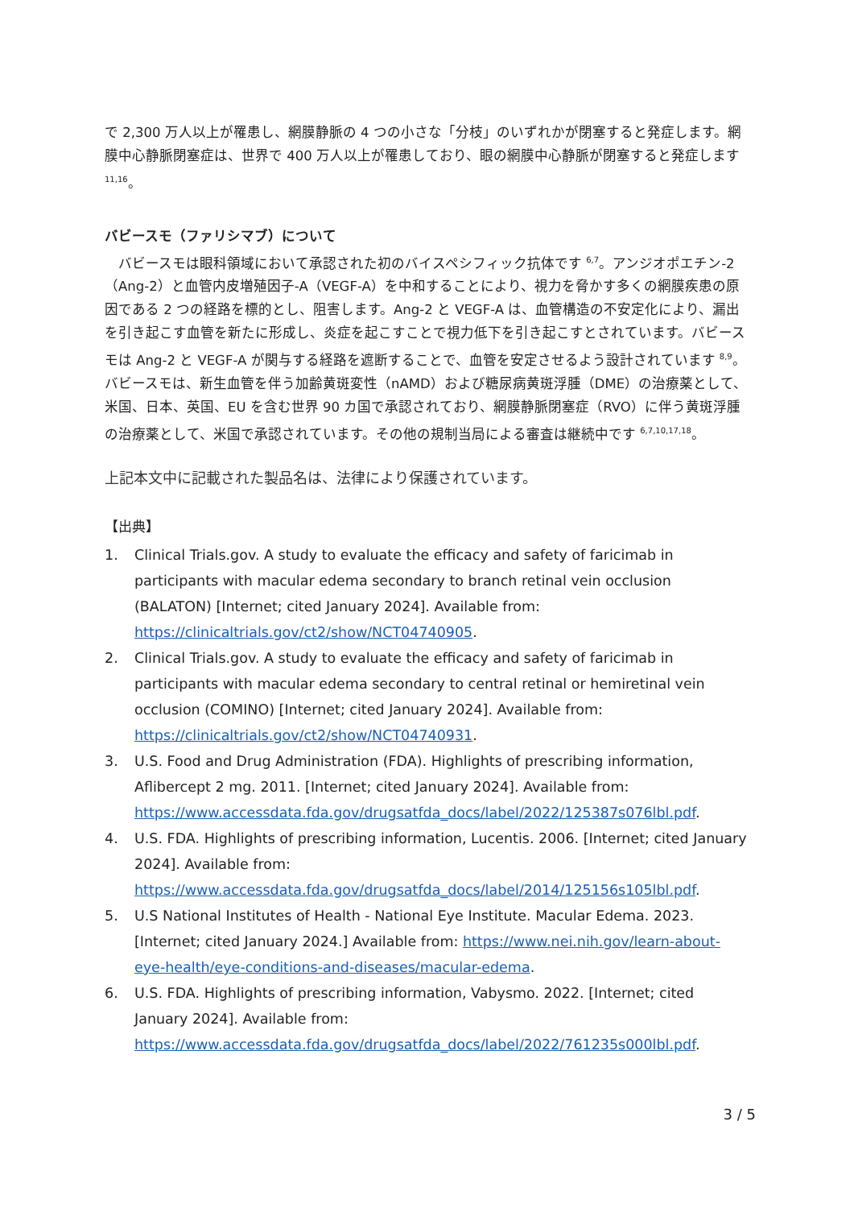で 2,300 万人以上が罹患し、網膜静脈の 4 つの小さな「分枝」のいずれかが閉塞すると発症します。網膜中心静脈閉塞症は、世界で 400 万人以上が罹患しており、眼の網膜中心静脈が閉塞すると発症します <sup>11,16</sup>。
バビースモ（ファリシマブ）について
　バビースモは眼科領域において承認された初のバイスペシフィック抗体です <sup>6,7</sup>。アンジオポエチン-2（Ang-2）と血管内皮増殖因子-A（VEGF-A）を中和することにより、視力を脅かす多くの網膜疾患の原因である 2 つの経路を標的とし、阻害します。Ang-2 と VEGF-A は、血管構造の不安定化により、漏出を引き起こす血管を新たに形成し、炎症を起こすことで視力低下を引き起こすとされています。バビースモは Ang-2 と VEGF-A が関与する経路を遮断することで、血管を安定させるよう設計されています <sup>8,9</sup>。バビースモは、新生血管を伴う加齢黄斑変性（nAMD）および糖尿病黄斑浮腫（DME）の治療薬として、米国、日本、英国、EU を含む世界 90 カ国で承認されており、網膜静脈閉塞症（RVO）に伴う黄斑浮腫の治療薬として、米国で承認されています。その他の規制当局による審査は継続中です <sup>6,7,10,17,18</sup>。
上記本文中に記載された製品名は、法律により保護されています。
【出典】
1. Clinical Trials.gov. A study to evaluate the efficacy and safety of faricimab in participants with macular edema secondary to branch retinal vein occlusion (BALATON) [Internet; cited January 2024]. Available from: https://clinicaltrials.gov/ct2/show/NCT04740905.
2. Clinical Trials.gov. A study to evaluate the efficacy and safety of faricimab in participants with macular edema secondary to central retinal or hemiretinal vein occlusion (COMINO) [Internet; cited January 2024]. Available from: https://clinicaltrials.gov/ct2/show/NCT04740931.
3. U.S. Food and Drug Administration (FDA). Highlights of prescribing information, Aflibercept 2 mg. 2011. [Internet; cited January 2024]. Available from: https://www.accessdata.fda.gov/drugsatfda_docs/label/2022/125387s076lbl.pdf.
4. U.S. FDA. Highlights of prescribing information, Lucentis. 2006. [Internet; cited January 2024]. Available from: https://www.accessdata.fda.gov/drugsatfda_docs/label/2014/125156s105lbl.pdf.
5. U.S National Institutes of Health - National Eye Institute. Macular Edema. 2023. [Internet; cited January 2024.] Available from: https://www.nei.nih.gov/learn-about-eye-health/eye-conditions-and-diseases/macular-edema.
6. U.S. FDA. Highlights of prescribing information, Vabysmo. 2022. [Internet; cited January 2024]. Available from: https://www.accessdata.fda.gov/drugsatfda_docs/label/2022/761235s000lbl.pdf.
3 / 5